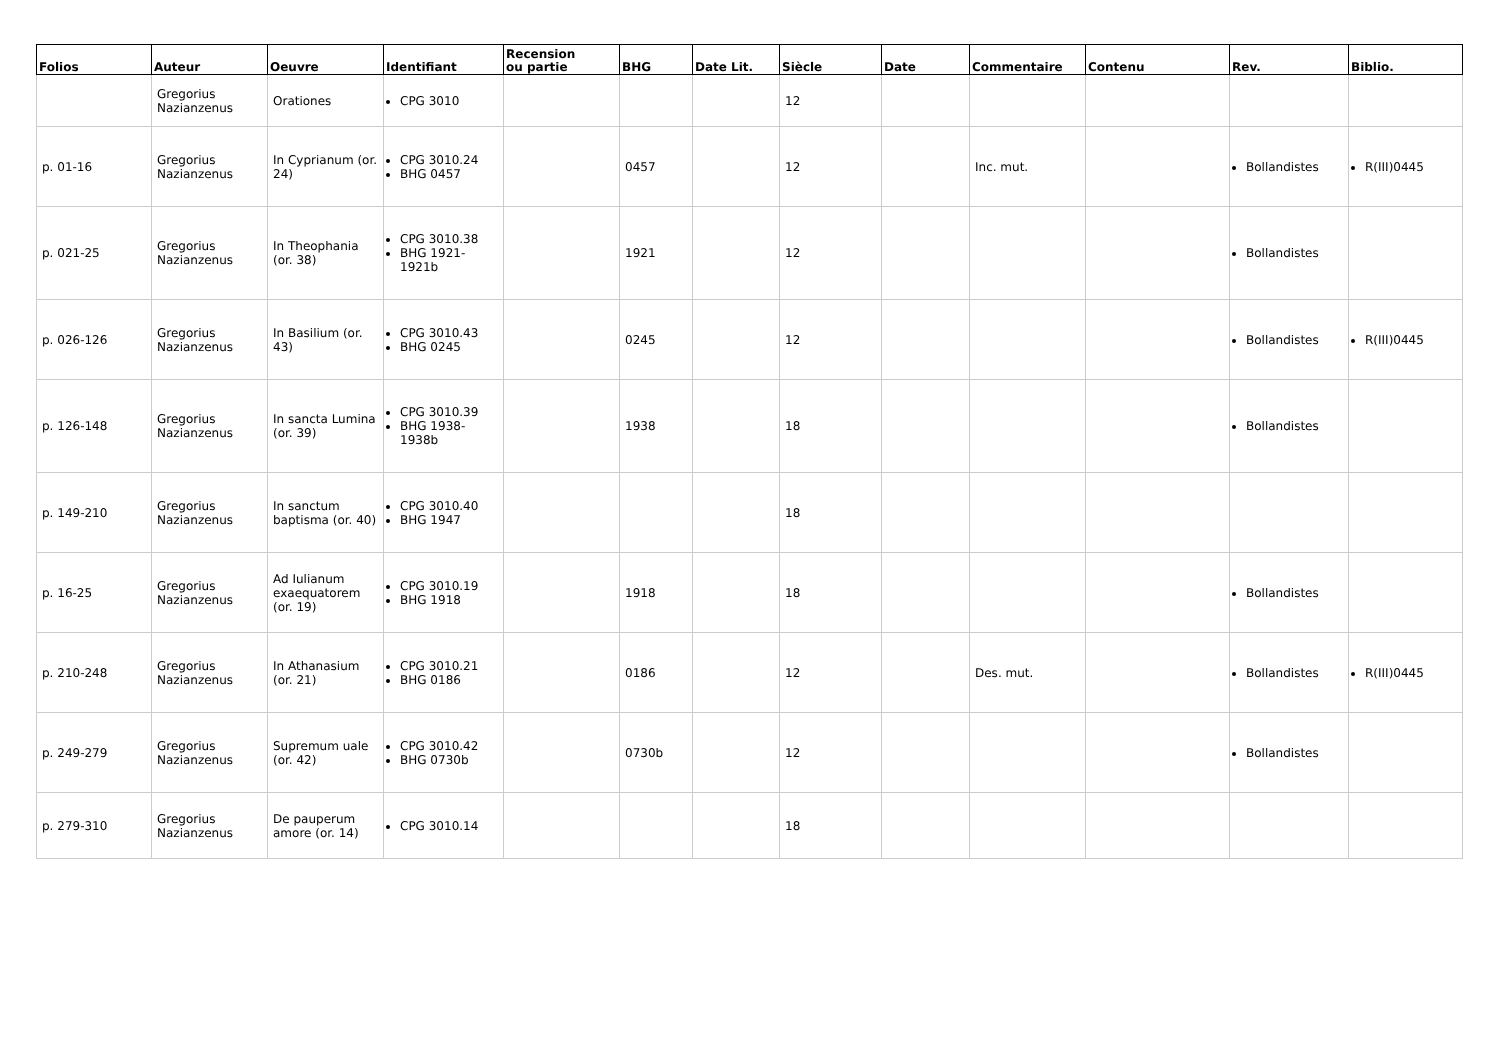| Folios | Auteur | Oeuvre | Identifiant | Recension ou partie | BHG | Date Lit. | Siècle | Date | Commentaire | Contenu | Rev. | Biblio. |
| --- | --- | --- | --- | --- | --- | --- | --- | --- | --- | --- | --- | --- |
| | Gregorius Nazianzenus | Orationes | CPG 3010 | | | | 12 | | | | | |
| p. 01-16 | Gregorius Nazianzenus | In Cyprianum (or. 24) | CPG 3010.24 BHG 0457 | | 0457 | | 12 | | Inc. mut. | | Bollandistes | R(III)0445 |
| p. 021-25 | Gregorius Nazianzenus | In Theophania (or. 38) | CPG 3010.38 BHG 1921-1921b | | 1921 | | 12 | | | | Bollandistes | |
| p. 026-126 | Gregorius Nazianzenus | In Basilium (or. 43) | CPG 3010.43 BHG 0245 | | 0245 | | 12 | | | | Bollandistes | R(III)0445 |
| p. 126-148 | Gregorius Nazianzenus | In sancta Lumina (or. 39) | CPG 3010.39 BHG 1938-1938b | | 1938 | | 18 | | | | Bollandistes | |
| p. 149-210 | Gregorius Nazianzenus | In sanctum baptisma (or. 40) | CPG 3010.40 BHG 1947 | | | | 18 | | | | | |
| p. 16-25 | Gregorius Nazianzenus | Ad Iulianum exaequatorem (or. 19) | CPG 3010.19 BHG 1918 | | 1918 | | 18 | | | | Bollandistes | |
| p. 210-248 | Gregorius Nazianzenus | In Athanasium (or. 21) | CPG 3010.21 BHG 0186 | | 0186 | | 12 | | Des. mut. | | Bollandistes | R(III)0445 |
| p. 249-279 | Gregorius Nazianzenus | Supremum uale (or. 42) | CPG 3010.42 BHG 0730b | | 0730b | | 12 | | | | Bollandistes | |
| p. 279-310 | Gregorius Nazianzenus | De pauperum amore (or. 14) | CPG 3010.14 | | | | 18 | | | | | |